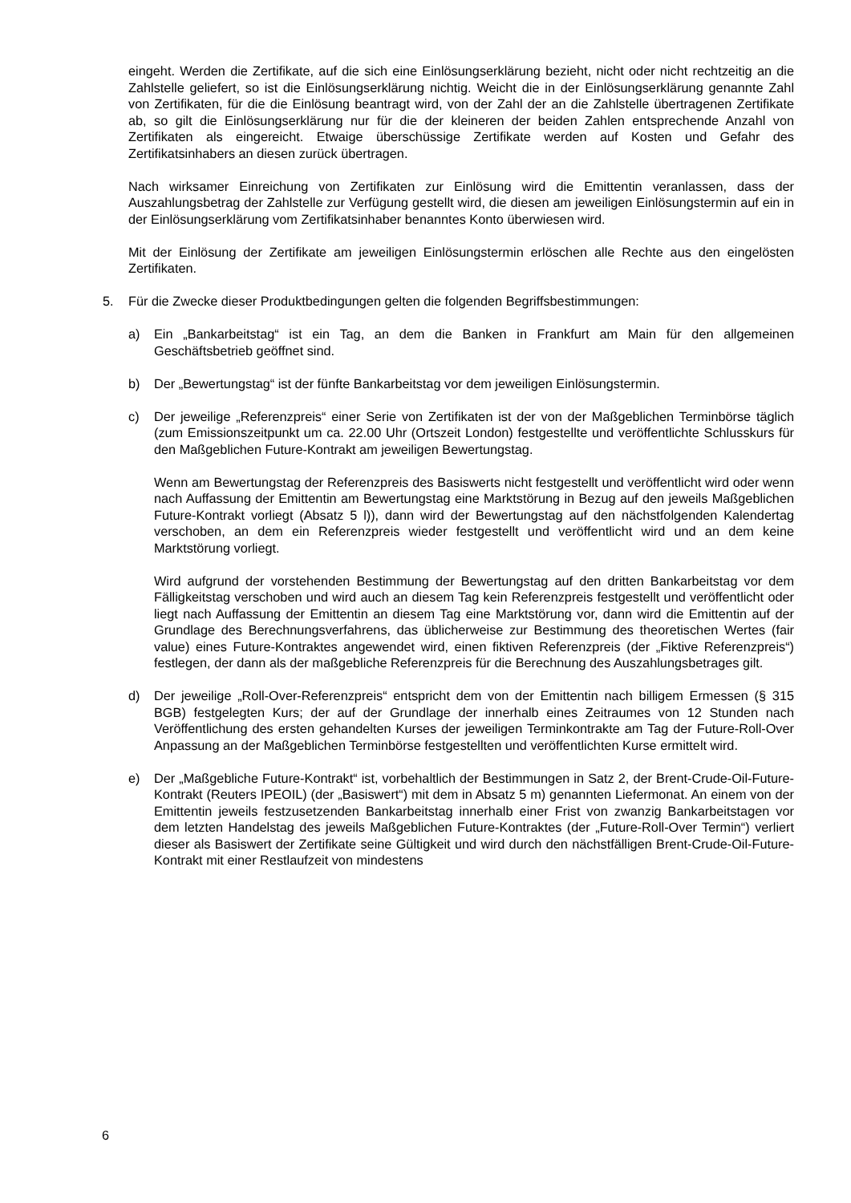eingeht. Werden die Zertifikate, auf die sich eine Einlösungserklärung bezieht, nicht oder nicht rechtzeitig an die Zahlstelle geliefert, so ist die Einlösungserklärung nichtig. Weicht die in der Einlösungserklärung genannte Zahl von Zertifikaten, für die die Einlösung beantragt wird, von der Zahl der an die Zahlstelle übertragenen Zertifikate ab, so gilt die Einlösungserklärung nur für die der kleineren der beiden Zahlen entsprechende Anzahl von Zertifikaten als eingereicht. Etwaige überschüssige Zertifikate werden auf Kosten und Gefahr des Zertifikatsinhabers an diesen zurück übertragen.
Nach wirksamer Einreichung von Zertifikaten zur Einlösung wird die Emittentin veranlassen, dass der Auszahlungsbetrag der Zahlstelle zur Verfügung gestellt wird, die diesen am jeweiligen Einlösungstermin auf ein in der Einlösungserklärung vom Zertifikatsinhaber benanntes Konto überwiesen wird.
Mit der Einlösung der Zertifikate am jeweiligen Einlösungstermin erlöschen alle Rechte aus den eingelösten Zertifikaten.
5. Für die Zwecke dieser Produktbedingungen gelten die folgenden Begriffsbestimmungen:
a) Ein „Bankarbeitstag“ ist ein Tag, an dem die Banken in Frankfurt am Main für den allgemeinen Geschäftsbetrieb geöffnet sind.
b) Der „Bewertungstag“ ist der fünfte Bankarbeitstag vor dem jeweiligen Einlösungstermin.
c) Der jeweilige „Referenzpreis“ einer Serie von Zertifikaten ist der von der Maßgeblichen Terminbörse täglich (zum Emissionszeitpunkt um ca. 22.00 Uhr (Ortszeit London) festgestellte und veröffentlichte Schlusskurs für den Maßgeblichen Future-Kontrakt am jeweiligen Bewertungstag.
Wenn am Bewertungstag der Referenzpreis des Basiswerts nicht festgestellt und veröffentlicht wird oder wenn nach Auffassung der Emittentin am Bewertungstag eine Marktstörung in Bezug auf den jeweils Maßgeblichen Future-Kontrakt vorliegt (Absatz 5 l)), dann wird der Bewertungstag auf den nächstfolgenden Kalendertag verschoben, an dem ein Referenzpreis wieder festgestellt und veröffentlicht wird und an dem keine Marktstörung vorliegt.
Wird aufgrund der vorstehenden Bestimmung der Bewertungstag auf den dritten Bankarbeitstag vor dem Fälligkeitstag verschoben und wird auch an diesem Tag kein Referenzpreis festgestellt und veröffentlicht oder liegt nach Auffassung der Emittentin an diesem Tag eine Marktstörung vor, dann wird die Emittentin auf der Grundlage des Berechnungsverfahrens, das üblicherweise zur Bestimmung des theoretischen Wertes (fair value) eines Future-Kontraktes angewendet wird, einen fiktiven Referenzpreis (der „Fiktive Referenzpreis“) festlegen, der dann als der maßgebliche Referenzpreis für die Berechnung des Auszahlungsbetrages gilt.
d) Der jeweilige „Roll-Over-Referenzpreis“ entspricht dem von der Emittentin nach billigem Ermessen (§ 315 BGB) festgelegten Kurs; der auf der Grundlage der innerhalb eines Zeitraumes von 12 Stunden nach Veröffentlichung des ersten gehandelten Kurses der jeweiligen Terminkontrakte am Tag der Future-Roll-Over Anpassung an der Maßgeblichen Terminbörse festgestellten und veröffentlichten Kurse ermittelt wird.
e) Der „Maßgebliche Future-Kontrakt“ ist, vorbehaltlich der Bestimmungen in Satz 2, der Brent-Crude-Oil-Future-Kontrakt (Reuters IPEOIL) (der „Basiswert“) mit dem in Absatz 5 m) genannten Liefermonat. An einem von der Emittentin jeweils festzusetzenden Bankarbeitstag innerhalb einer Frist von zwanzig Bankarbeitstagen vor dem letzten Handelstag des jeweils Maßgeblichen Future-Kontraktes (der „Future-Roll-Over Termin“) verliert dieser als Basiswert der Zertifikate seine Gültigkeit und wird durch den nächstfälligen Brent-Crude-Oil-Future-Kontrakt mit einer Restlaufzeit von mindestens
6